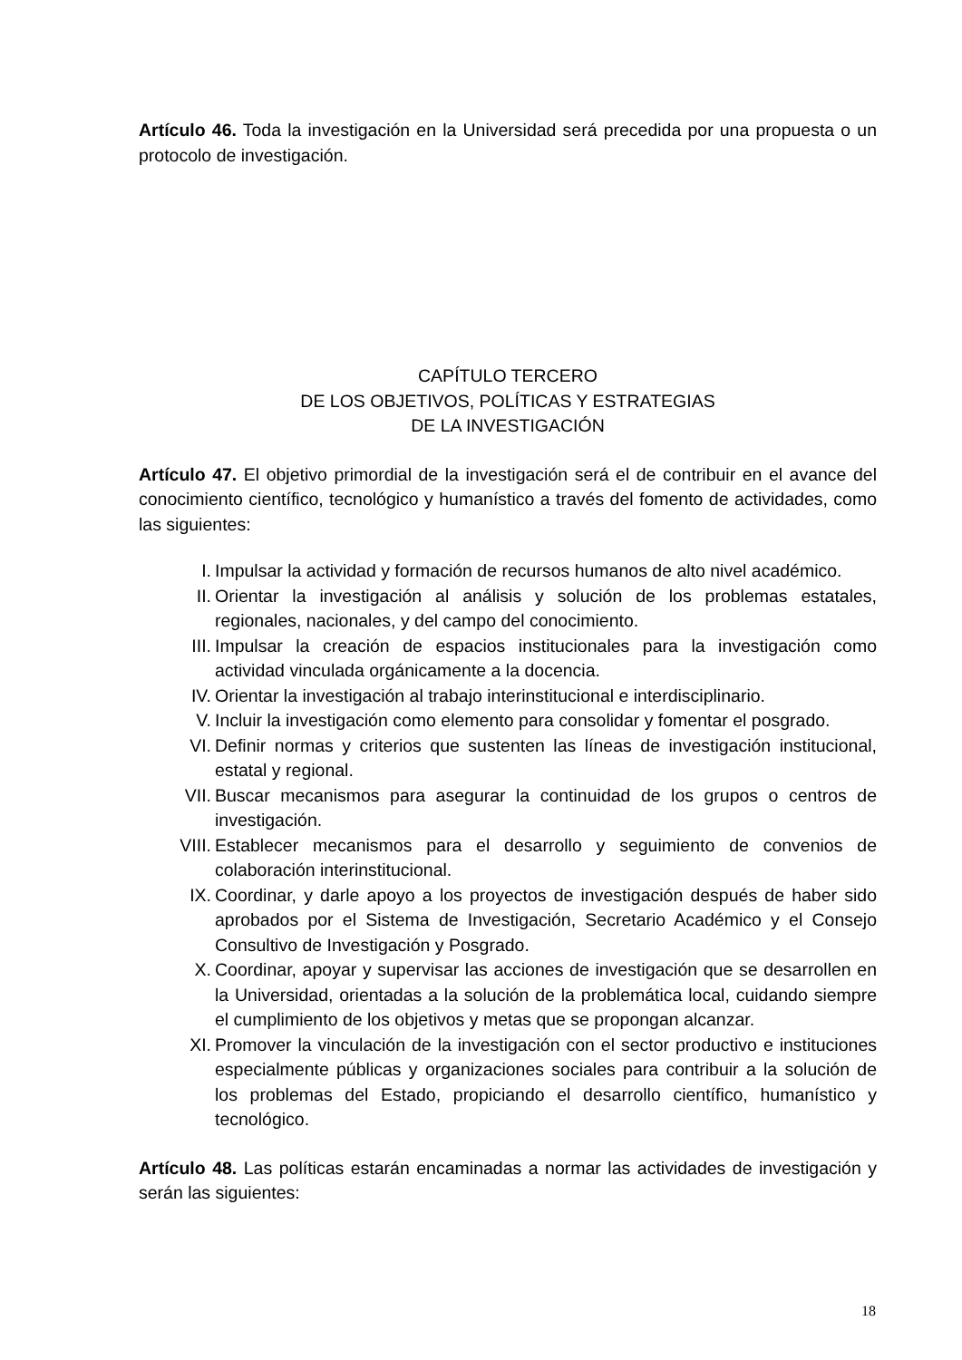Artículo 46. Toda la investigación en la Universidad será precedida por una propuesta o un protocolo de investigación.
CAPÍTULO TERCERO
DE LOS OBJETIVOS, POLÍTICAS Y ESTRATEGIAS
DE LA INVESTIGACIÓN
Artículo 47. El objetivo primordial de la investigación será el de contribuir en el avance del conocimiento científico, tecnológico y humanístico a través del fomento de actividades, como las siguientes:
I. Impulsar la actividad y formación de recursos humanos de alto nivel académico.
II. Orientar la investigación al análisis y solución de los problemas estatales, regionales, nacionales, y del campo del conocimiento.
III. Impulsar la creación de espacios institucionales para la investigación como actividad vinculada orgánicamente a la docencia.
IV. Orientar la investigación al trabajo interinstitucional e interdisciplinario.
V. Incluir la investigación como elemento para consolidar y fomentar el posgrado.
VI. Definir normas y criterios que sustenten las líneas de investigación institucional, estatal y regional.
VII. Buscar mecanismos para asegurar la continuidad de los grupos o centros de investigación.
VIII. Establecer mecanismos para el desarrollo y seguimiento de convenios de colaboración interinstitucional.
IX. Coordinar, y darle apoyo a los proyectos de investigación después de haber sido aprobados por el Sistema de Investigación, Secretario Académico y el Consejo Consultivo de Investigación y Posgrado.
X. Coordinar, apoyar y supervisar las acciones de investigación que se desarrollen en la Universidad, orientadas a la solución de la problemática local, cuidando siempre el cumplimiento de los objetivos y metas que se propongan alcanzar.
XI. Promover la vinculación de la investigación con el sector productivo e instituciones especialmente públicas y organizaciones sociales para contribuir a la solución de los problemas del Estado, propiciando el desarrollo científico, humanístico y tecnológico.
Artículo 48. Las políticas estarán encaminadas a normar las actividades de investigación y serán las siguientes:
18